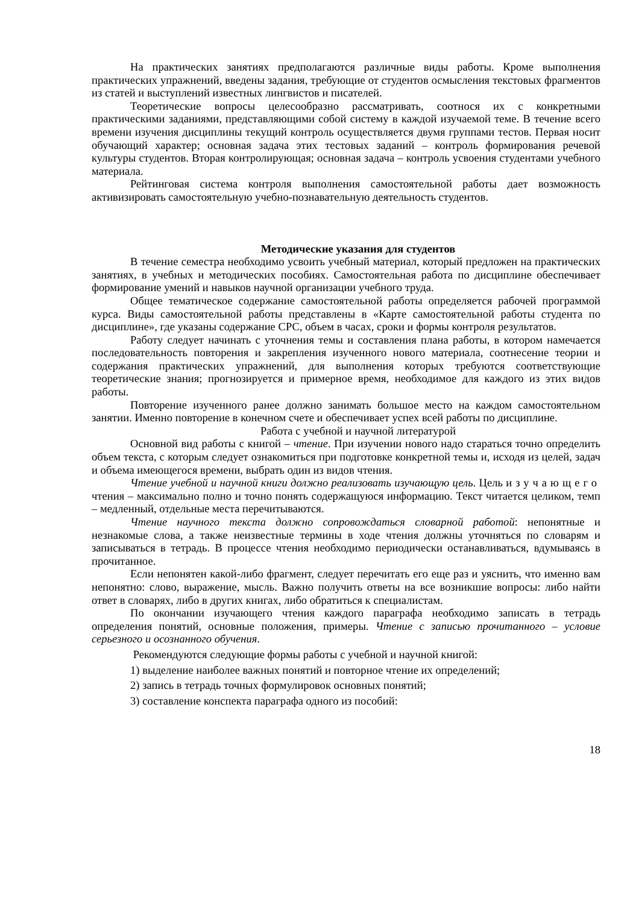На практических занятиях предполагаются различные виды работы. Кроме выполнения практических упражнений, введены задания, требующие от студентов осмысления текстовых фрагментов из статей и выступлений известных лингвистов и писателей.
Теоретические вопросы целесообразно рассматривать, соотнося их с конкретными практическими заданиями, представляющими собой систему в каждой изучаемой теме. В течение всего времени изучения дисциплины текущий контроль осуществляется двумя группами тестов. Первая носит обучающий характер; основная задача этих тестовых заданий – контроль формирования речевой культуры студентов. Вторая контролирующая; основная задача – контроль усвоения студентами учебного материала.
Рейтинговая система контроля выполнения самостоятельной работы дает возможность активизировать самостоятельную учебно-познавательную деятельность студентов.
Методические указания для студентов
В течение семестра необходимо усвоить учебный материал, который предложен на практических занятиях, в учебных и методических пособиях. Самостоятельная работа по дисциплине обеспечивает формирование умений и навыков научной организации учебного труда.
Общее тематическое содержание самостоятельной работы определяется рабочей программой курса. Виды самостоятельной работы представлены в «Карте самостоятельной работы студента по дисциплине», где указаны содержание СРС, объем в часах, сроки и формы контроля результатов.
Работу следует начинать с уточнения темы и составления плана работы, в котором намечается последовательность повторения и закрепления изученного нового материала, соотнесение теории и содержания практических упражнений, для выполнения которых требуются соответствующие теоретические знания; прогнозируется и примерное время, необходимое для каждого из этих видов работы.
Повторение изученного ранее должно занимать большое место на каждом самостоятельном занятии. Именно повторение в конечном счете и обеспечивает успех всей работы по дисциплине.
Работа с учебной и научной литературой
Основной вид работы с книгой – чтение. При изучении нового надо стараться точно определить объем текста, с которым следует ознакомиться при подготовке конкретной темы и, исходя из целей, задач и объема имеющегося времени, выбрать один из видов чтения.
Чтение учебной и научной книги должно реализовать изучающую цель. Цель изучающего чтения – максимально полно и точно понять содержащуюся информацию. Текст читается целиком, темп – медленный, отдельные места перечитываются.
Чтение научного текста должно сопровождаться словарной работой: непонятные и незнакомые слова, а также неизвестные термины в ходе чтения должны уточняться по словарям и записываться в тетрадь. В процессе чтения необходимо периодически останавливаться, вдумываясь в прочитанное.
Если непонятен какой-либо фрагмент, следует перечитать его еще раз и уяснить, что именно вам непонятно: слово, выражение, мысль. Важно получить ответы на все возникшие вопросы: либо найти ответ в словарях, либо в других книгах, либо обратиться к специалистам.
По окончании изучающего чтения каждого параграфа необходимо записать в тетрадь определения понятий, основные положения, примеры. Чтение с записью прочитанного – условие серьезного и осознанного обучения.
Рекомендуются следующие формы работы с учебной и научной книгой:
1) выделение наиболее важных понятий и повторное чтение их определений;
2) запись в тетрадь точных формулировок основных понятий;
3) составление конспекта параграфа одного из пособий:
18